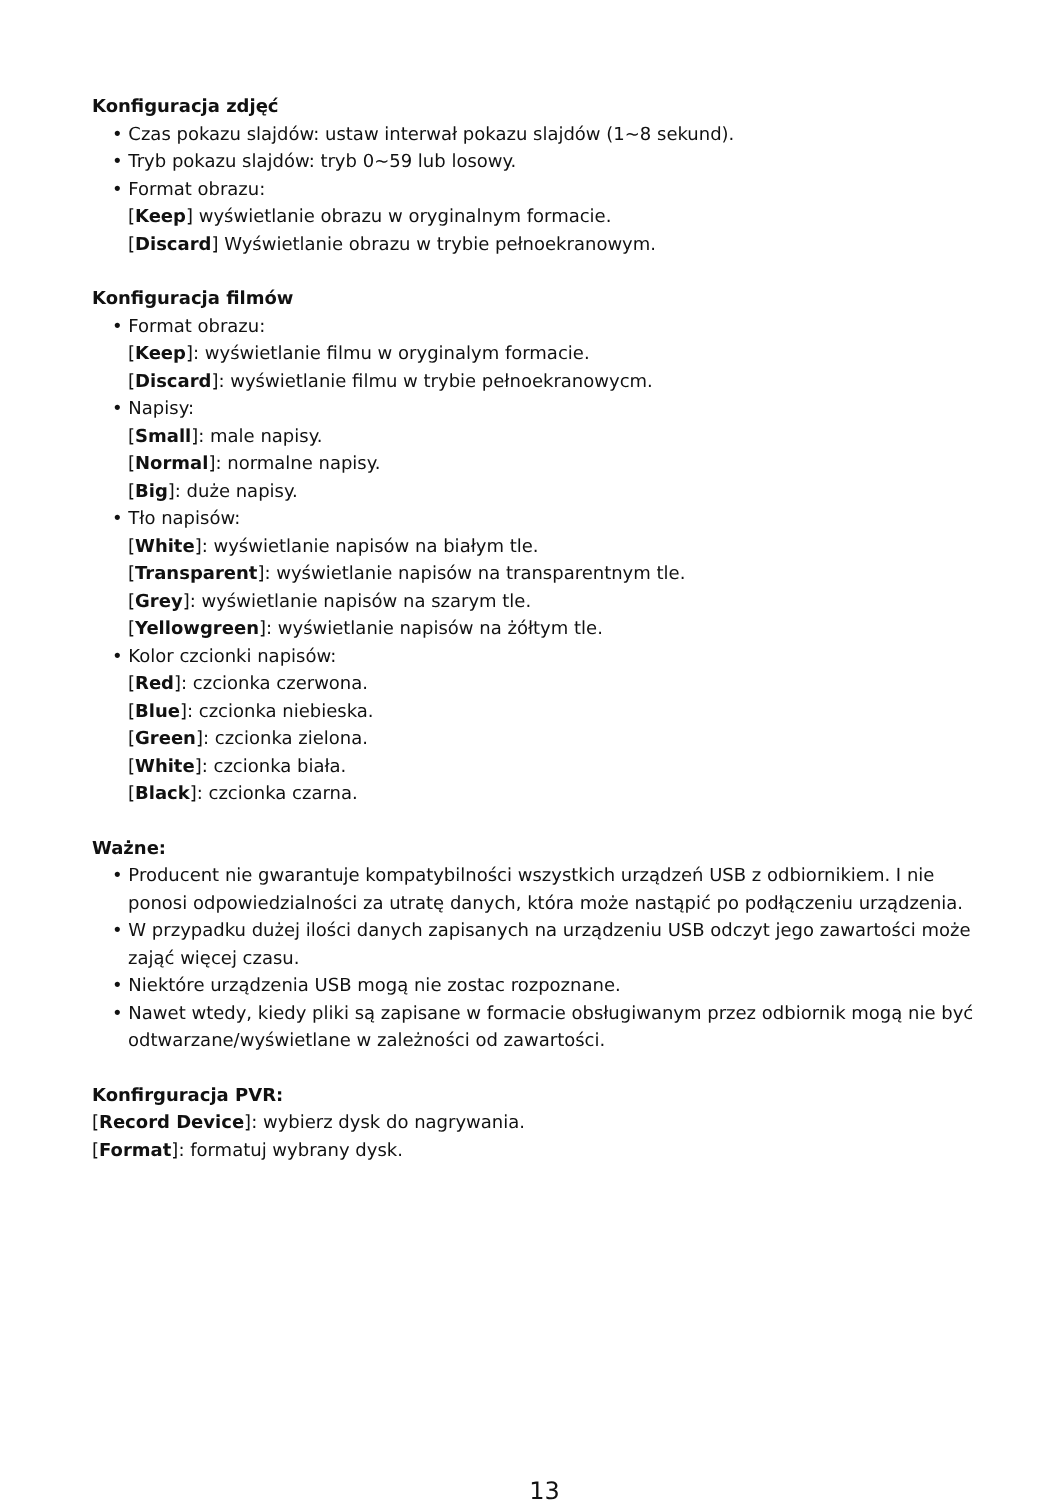Konfiguracja zdjęć
• Czas pokazu slajdów: ustaw interwał pokazu slajdów (1~8 sekund).
• Tryb pokazu slajdów: tryb 0~59 lub losowy.
• Format obrazu:
[Keep] wyświetlanie obrazu w oryginalnym formacie.
[Discard] Wyświetlanie obrazu w trybie pełnoekranowym.
Konfiguracja filmów
• Format obrazu:
[Keep]: wyświetlanie filmu w oryginalym formacie.
[Discard]: wyświetlanie filmu w trybie pełnoekranowycm.
• Napisy:
[Small]: male napisy.
[Normal]: normalne napisy.
[Big]: duże napisy.
• Tło napisów:
[White]: wyświetlanie napisów na białym tle.
[Transparent]: wyświetlanie napisów na transparentnym tle.
[Grey]: wyświetlanie napisów na szarym tle.
[Yellowgreen]: wyświetlanie napisów na żółtym tle.
• Kolor czcionki napisów:
[Red]: czcionka czerwona.
[Blue]: czcionka niebieska.
[Green]: czcionka zielona.
[White]: czcionka biała.
[Black]: czcionka czarna.
Ważne:
• Producent nie gwarantuje kompatybilności wszystkich urządzeń USB z odbiornikiem. I nie ponosi odpowiedzialności za utratę danych, która może nastąpić po podłączeniu urządzenia.
• W przypadku dużej ilości danych zapisanych na urządzeniu USB odczyt jego zawartości może zająć więcej czasu.
• Niektóre urządzenia USB mogą nie zostac rozpoznane.
• Nawet wtedy, kiedy pliki są zapisane w formacie obsługiwanym przez odbiornik mogą nie być odtwarzane/wyświetlane w zależności od zawartości.
Konfirguracja PVR:
[Record Device]: wybierz dysk do nagrywania.
[Format]: formatuj wybrany dysk.
13